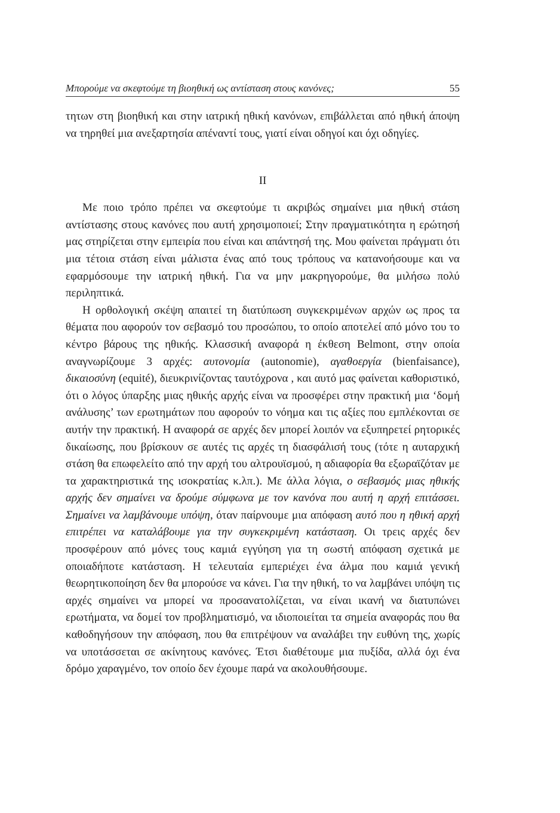Μπορούμε να σκεφτούμε τη βιοηθική ως αντίσταση στους κανόνες; 55
τητων στη βιοηθική και στην ιατρική ηθική κανόνων, επιβάλλεται από ηθική άποψη να τηρηθεί μια ανεξαρτησία απέναντί τους, γιατί είναι οδηγοί και όχι οδηγίες.
II
Με ποιο τρόπο πρέπει να σκεφτούμε τι ακριβώς σημαίνει μια ηθική στάση αντίστασης στους κανόνες που αυτή χρησιμοποιεί; Στην πραγματικότητα η ερώτησή μας στηρίζεται στην εμπειρία που είναι και απάντησή της. Μου φαίνεται πράγματι ότι μια τέτοια στάση είναι μάλιστα ένας από τους τρόπους να κατανοήσουμε και να εφαρμόσουμε την ιατρική ηθική. Για να μην μακρηγορούμε, θα μιλήσω πολύ περιληπτικά.
Η ορθολογική σκέψη απαιτεί τη διατύπωση συγκεκριμένων αρχών ως προς τα θέματα που αφορούν τον σεβασμό του προσώπου, το οποίο αποτελεί από μόνο του το κέντρο βάρους της ηθικής. Κλασσική αναφορά η έκθεση Belmont, στην οποία αναγνωρίζουμε 3 αρχές: αυτονομία (autonomie), αγαθοεργία (bienfaisance), δικαιοσύνη (equité), διευκρινίζοντας ταυτόχρονα , και αυτό μας φαίνεται καθοριστικό, ότι ο λόγος ύπαρξης μιας ηθικής αρχής είναι να προσφέρει στην πρακτική μια ‘δομή ανάλυσης’ των ερωτημάτων που αφορούν το νόημα και τις αξίες που εμπλέκονται σε αυτήν την πρακτική. Η αναφορά σε αρχές δεν μπορεί λοιπόν να εξυπηρετεί ρητορικές δικαίωσης, που βρίσκουν σε αυτές τις αρχές τη διασφάλισή τους (τότε η αυταρχική στάση θα επωφελείτο από την αρχή του αλτρουϊσμού, η αδιαφορία θα εξωραϊζόταν με τα χαρακτηριστικά της ισοκρατίας κ.λπ.). Με άλλα λόγια, ο σεβασμός μιας ηθικής αρχής δεν σημαίνει να δρούμε σύμφωνα με τον κανόνα που αυτή η αρχή επιτάσσει. Σημαίνει να λαμβάνουμε υπόψη, όταν παίρνουμε μια απόφαση αυτό που η ηθική αρχή επιτρέπει να καταλάβουμε για την συγκεκριμένη κατάσταση. Οι τρεις αρχές δεν προσφέρουν από μόνες τους καμιά εγγύηση για τη σωστή απόφαση σχετικά με οποιαδήποτε κατάσταση. Η τελευταία εμπεριέχει ένα άλμα που καμιά γενική θεωρητικοποίηση δεν θα μπορούσε να κάνει. Για την ηθική, το να λαμβάνει υπόψη τις αρχές σημαίνει να μπορεί να προσανατολίζεται, να είναι ικανή να διατυπώνει ερωτήματα, να δομεί τον προβληματισμό, να ιδιοποιείται τα σημεία αναφοράς που θα καθοδηγήσουν την απόφαση, που θα επιτρέψουν να αναλάβει την ευθύνη της, χωρίς να υποτάσσεται σε ακίνητους κανόνες. Έτσι διαθέτουμε μια πυξίδα, αλλά όχι ένα δρόμο χαραγμένο, τον οποίο δεν έχουμε παρά να ακολουθήσουμε.